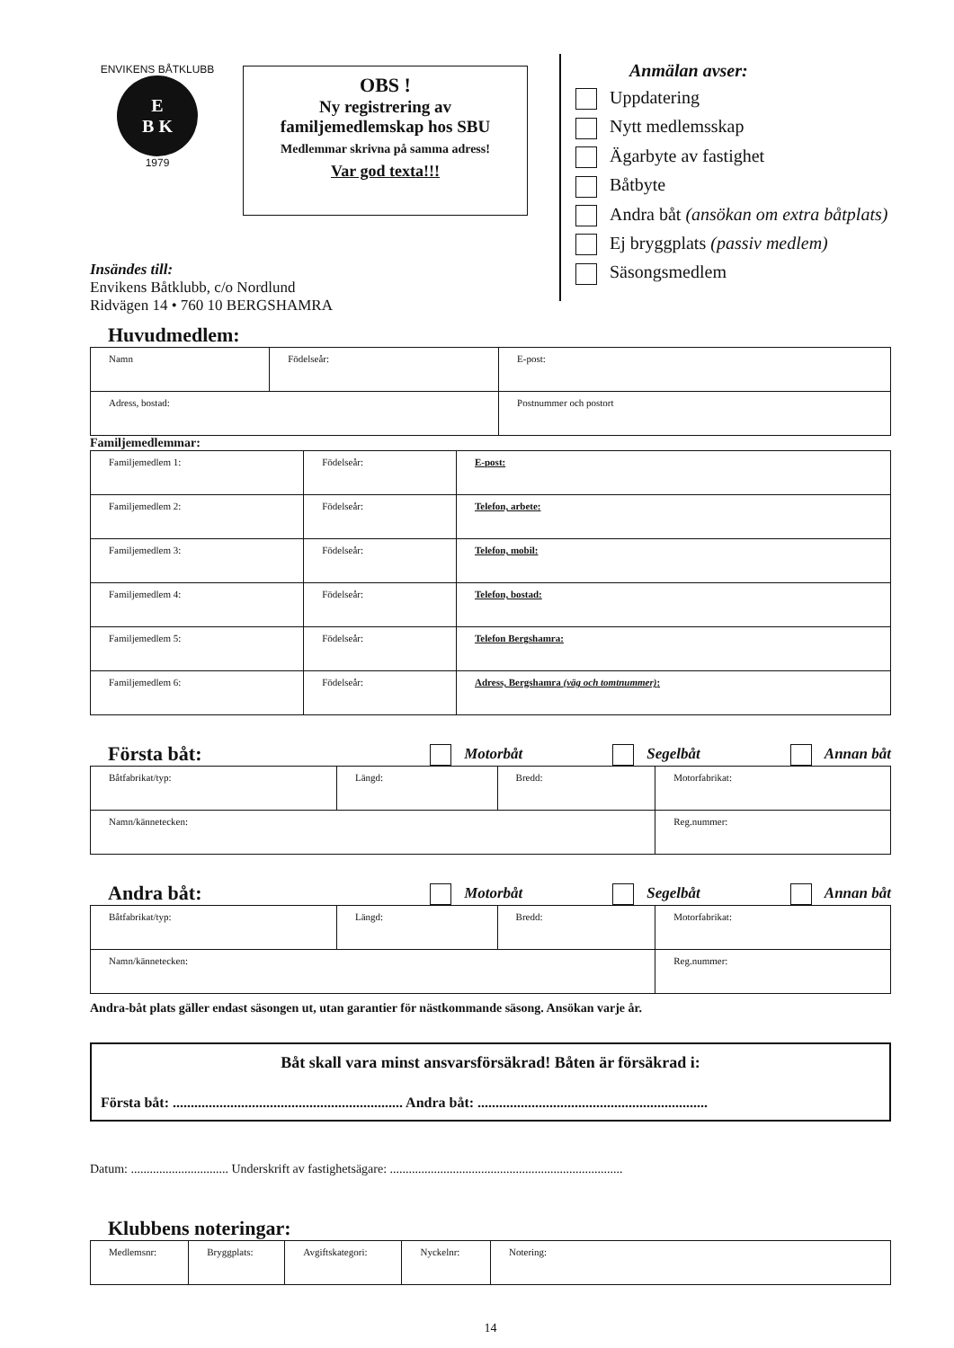ENVIKENS BÅTKLUBB
E
B K
1979
OBS !
Ny registrering av
familjemedlemskap hos SBU
Medlemmar skrivna på samma adress!
Var god texta!!!
Anmälan avser:
Uppdatering
Nytt medlemsskap
Ägarbyte av fastighet
Båtbyte
Andra båt (ansökan om extra båtplats)
Ej bryggplats (passiv medlem)
Säsongsmedlem
Insändes till:
Envikens Båtklubb, c/o Nordlund
Ridvägen 14 • 760 10 BERGSHAMRA
Huvudmedlem:
| Namn | Födelseår: | E-post: |
| Adress, bostad: | | Postnummer och postort |
Familjemedlemmar:
| Familjemedlem 1: | Födelseår: | E-post: |
| Familjemedlem 2: | Födelseår: | Telefon, arbete: |
| Familjemedlem 3: | Födelseår: | Telefon, mobil: |
| Familjemedlem 4: | Födelseår: | Telefon, bostad: |
| Familjemedlem 5: | Födelseår: | Telefon Bergshamra: |
| Familjemedlem 6: | Födelseår: | Adress, Bergshamra (väg och tomtnummer) : |
Första båt:
Motorbåt Segelbåt Annan båt
| Båtfabrikat/typ: | Längd: | Bredd: | Motorfabrikat: |
| Namn/kännetecken: | | | Reg.nummer: |
Andra båt:
Motorbåt Segelbåt Annan båt
| Båtfabrikat/typ: | Längd: | Bredd: | Motorfabrikat: |
| Namn/kännetecken: | | | Reg.nummer: |
Andra-båt plats gäller endast säsongen ut, utan garantier för nästkommande säsong. Ansökan varje år.
Båt skall vara minst ansvarsförsäkrad! Båten är försäkrad i:
Första båt: ................................................................ Andra båt: ................................................................
Datum: ............................... Underskrift av fastighetsägare: ..........................................................................
Klubbens noteringar:
| Medlemsnr: | Bryggplats: | Avgiftskategori: | Nyckelnr: | Notering: |
14